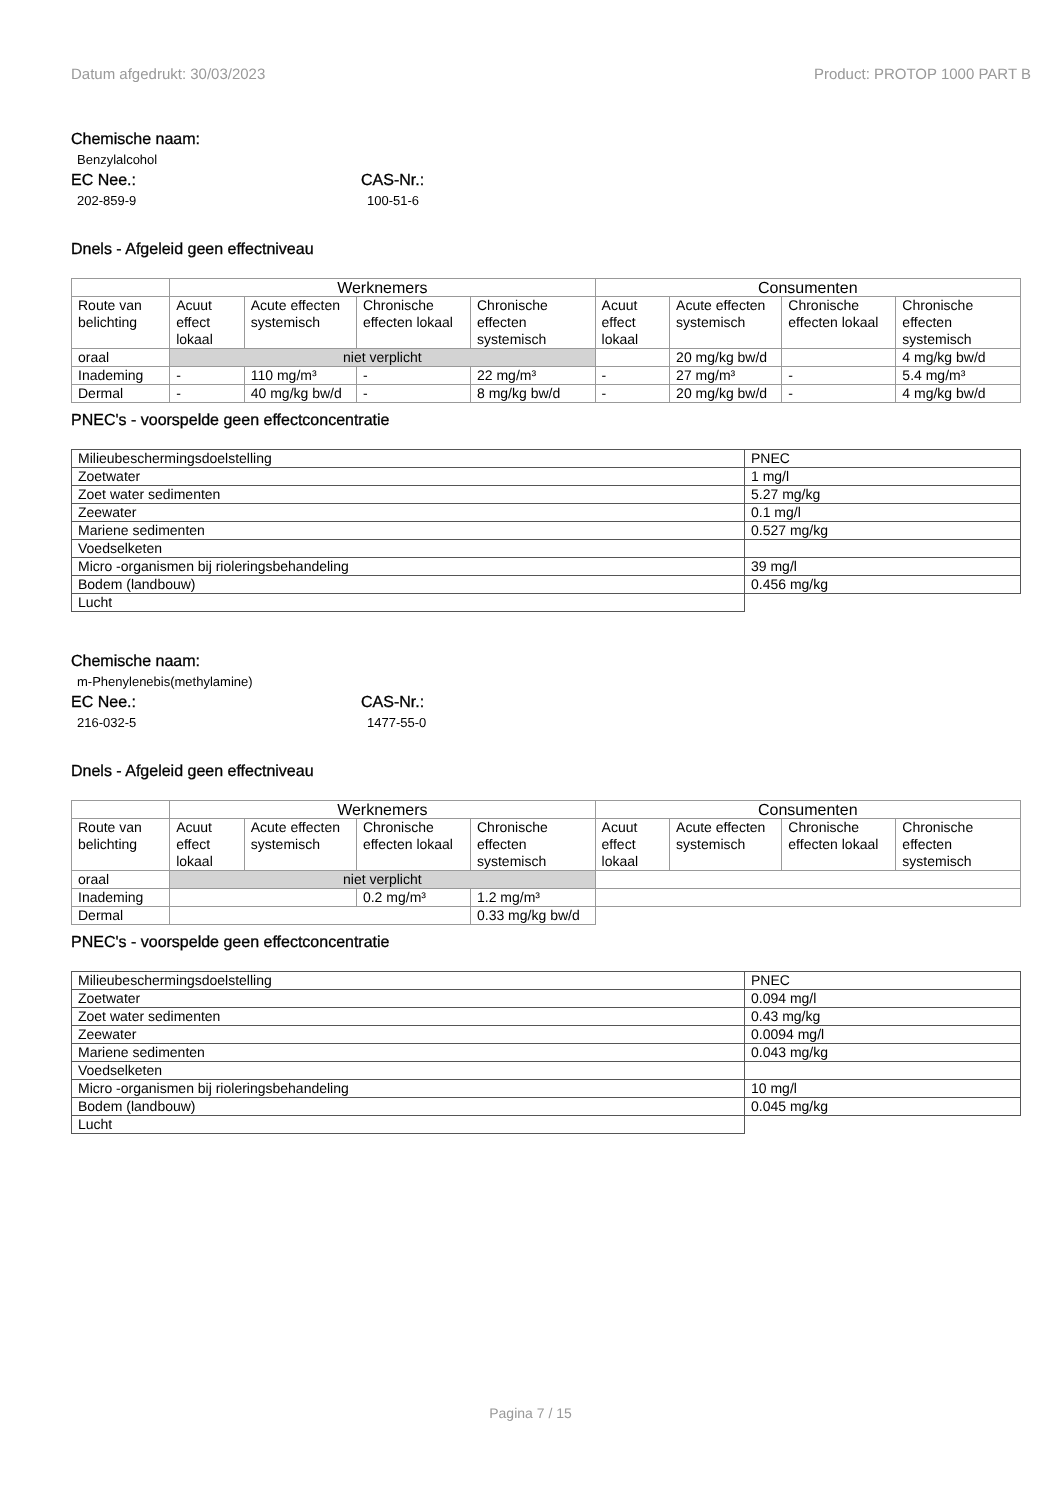Datum afgedrukt: 30/03/2023 Product: PROTOP 1000 PART B
Chemische naam:
Benzylalcohol
EC Nee.:
202-859-9
CAS-Nr.:
100-51-6
Dnels - Afgeleid geen effectniveau
| | Werknemers | | | | Consumenten | | | |
| --- | --- | --- | --- | --- | --- | --- | --- | --- |
| Route van belichting | Acuut effect lokaal | Acute effecten systemisch | Chronische effecten lokaal | Chronische effecten systemisch | Acuut effect lokaal | Acute effecten systemisch | Chronische effecten lokaal | Chronische effecten systemisch |
| oraal | niet verplicht | | | | | 20 mg/kg bw/d | | 4 mg/kg bw/d |
| Inademing | - | 110 mg/m³ | - | 22 mg/m³ | - | 27 mg/m³ | - | 5.4 mg/m³ |
| Dermal | - | 40 mg/kg bw/d | - | 8 mg/kg bw/d | - | 20 mg/kg bw/d | - | 4 mg/kg bw/d |
PNEC's - voorspelde geen effectconcentratie
| Milieubeschermingsdoelstelling | PNEC |
| Zoetwater | 1 mg/l |
| Zoet water sedimenten | 5.27 mg/kg |
| Zeewater | 0.1 mg/l |
| Mariene sedimenten | 0.527 mg/kg |
| Voedselketen | |
| Micro -organismen bij rioleringsbehandeling | 39 mg/l |
| Bodem (landbouw) | 0.456 mg/kg |
| Lucht | |
Chemische naam:
m-Phenylenebis(methylamine)
EC Nee.:
216-032-5
CAS-Nr.:
1477-55-0
Dnels - Afgeleid geen effectniveau
| | Werknemers | | | | Consumenten | | | |
| --- | --- | --- | --- | --- | --- | --- | --- | --- |
| Route van belichting | Acuut effect lokaal | Acute effecten systemisch | Chronische effecten lokaal | Chronische effecten systemisch | Acuut effect lokaal | Acute effecten systemisch | Chronische effecten lokaal | Chronische effecten systemisch |
| oraal | niet verplicht | | | | | | | |
| Inademing | | | 0.2 mg/m³ | 1.2 mg/m³ | | | | |
| Dermal | | | | 0.33 mg/kg bw/d | | | | |
PNEC's - voorspelde geen effectconcentratie
| Milieubeschermingsdoelstelling | PNEC |
| Zoetwater | 0.094 mg/l |
| Zoet water sedimenten | 0.43 mg/kg |
| Zeewater | 0.0094 mg/l |
| Mariene sedimenten | 0.043 mg/kg |
| Voedselketen | |
| Micro -organismen bij rioleringsbehandeling | 10 mg/l |
| Bodem (landbouw) | 0.045 mg/kg |
| Lucht | |
Pagina 7 / 15